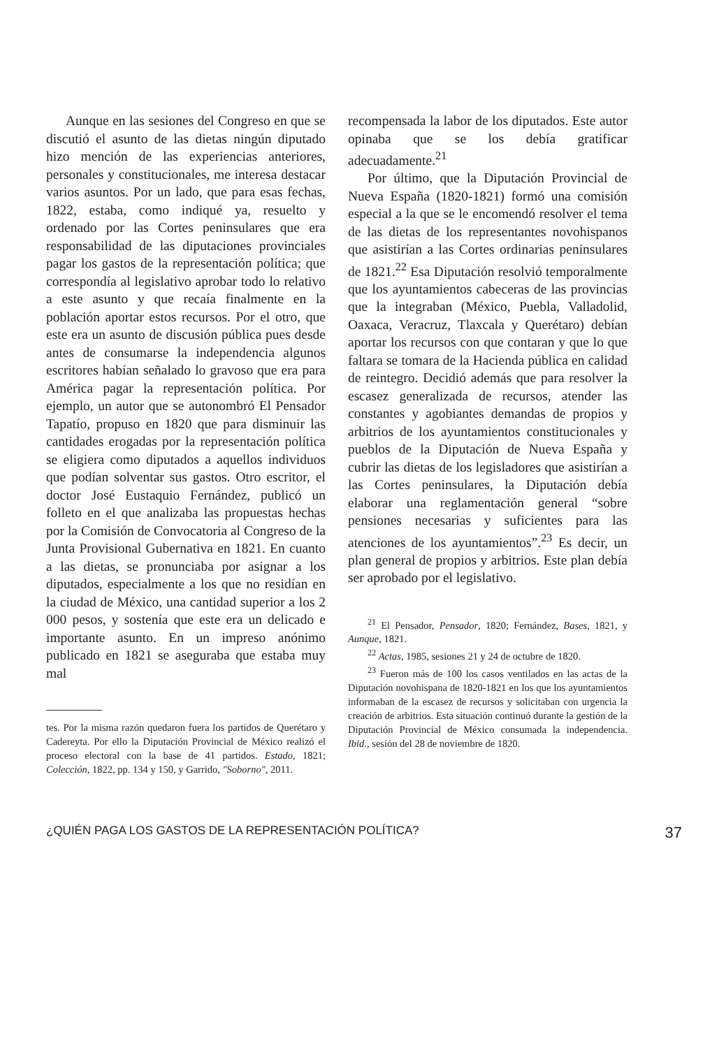Aunque en las sesiones del Congreso en que se discutió el asunto de las dietas ningún diputado hizo mención de las experiencias anteriores, personales y constitucionales, me interesa destacar varios asuntos. Por un lado, que para esas fechas, 1822, estaba, como indiqué ya, resuelto y ordenado por las Cortes peninsulares que era responsabilidad de las diputaciones provinciales pagar los gastos de la representación política; que correspondía al legislativo aprobar todo lo relativo a este asunto y que recaía finalmente en la población aportar estos recursos. Por el otro, que este era un asunto de discusión pública pues desde antes de consumarse la independencia algunos escritores habían señalado lo gravoso que era para América pagar la representación política. Por ejemplo, un autor que se autonombró El Pensador Tapatío, propuso en 1820 que para disminuir las cantidades erogadas por la representación política se eligiera como diputados a aquellos individuos que podían solventar sus gastos. Otro escritor, el doctor José Eustaquio Fernández, publicó un folleto en el que analizaba las propuestas hechas por la Comisión de Convocatoria al Congreso de la Junta Provisional Gubernativa en 1821. En cuanto a las dietas, se pronunciaba por asignar a los diputados, especialmente a los que no residían en la ciudad de México, una cantidad superior a los 2 000 pesos, y sostenía que este era un delicado e importante asunto. En un impreso anónimo publicado en 1821 se aseguraba que estaba muy mal
tes. Por la misma razón quedaron fuera los partidos de Querétaro y Cadereyta. Por ello la Diputación Provincial de México realizó el proceso electoral con la base de 41 partidos. Estado, 1821; Colección, 1822, pp. 134 y 150, y Garrido, "Soborno", 2011.
recompensada la labor de los diputados. Este autor opinaba que se los debía gratificar adecuadamente.<sup>21</sup>
Por último, que la Diputación Provincial de Nueva España (1820-1821) formó una comisión especial a la que se le encomendó resolver el tema de las dietas de los representantes novohispanos que asistirían a las Cortes ordinarias peninsulares de 1821.<sup>22</sup> Esa Diputación resolvió temporalmente que los ayuntamientos cabeceras de las provincias que la integraban (México, Puebla, Valladolid, Oaxaca, Veracruz, Tlaxcala y Querétaro) debían aportar los recursos con que contaran y que lo que faltara se tomara de la Hacienda pública en calidad de reintegro. Decidió además que para resolver la escasez generalizada de recursos, atender las constantes y agobiantes demandas de propios y arbitrios de los ayuntamientos constitucionales y pueblos de la Diputación de Nueva España y cubrir las dietas de los legisladores que asistirían a las Cortes peninsulares, la Diputación debía elaborar una reglamentación general “sobre pensiones necesarias y suficientes para las atenciones de los ayuntamientos”.<sup>23</sup> Es decir, un plan general de propios y arbitrios. Este plan debía ser aprobado por el legislativo.
<sup>21</sup> El Pensador, Pensador, 1820; Fernández, Bases, 1821, y Aunque, 1821.
<sup>22</sup> Actas, 1985, sesiones 21 y 24 de octubre de 1820.
<sup>23</sup> Fueron más de 100 los casos ventilados en las actas de la Diputación novohispana de 1820-1821 en los que los ayuntamientos informaban de la escasez de recursos y solicitaban con urgencia la creación de arbitrios. Esta situación continuó durante la gestión de la Diputación Provincial de México consumada la independencia. Ibid., sesión del 28 de noviembre de 1820.
¿QUIÉN PAGA LOS GASTOS DE LA REPRESENTACIÓN POLÍTICA? 37